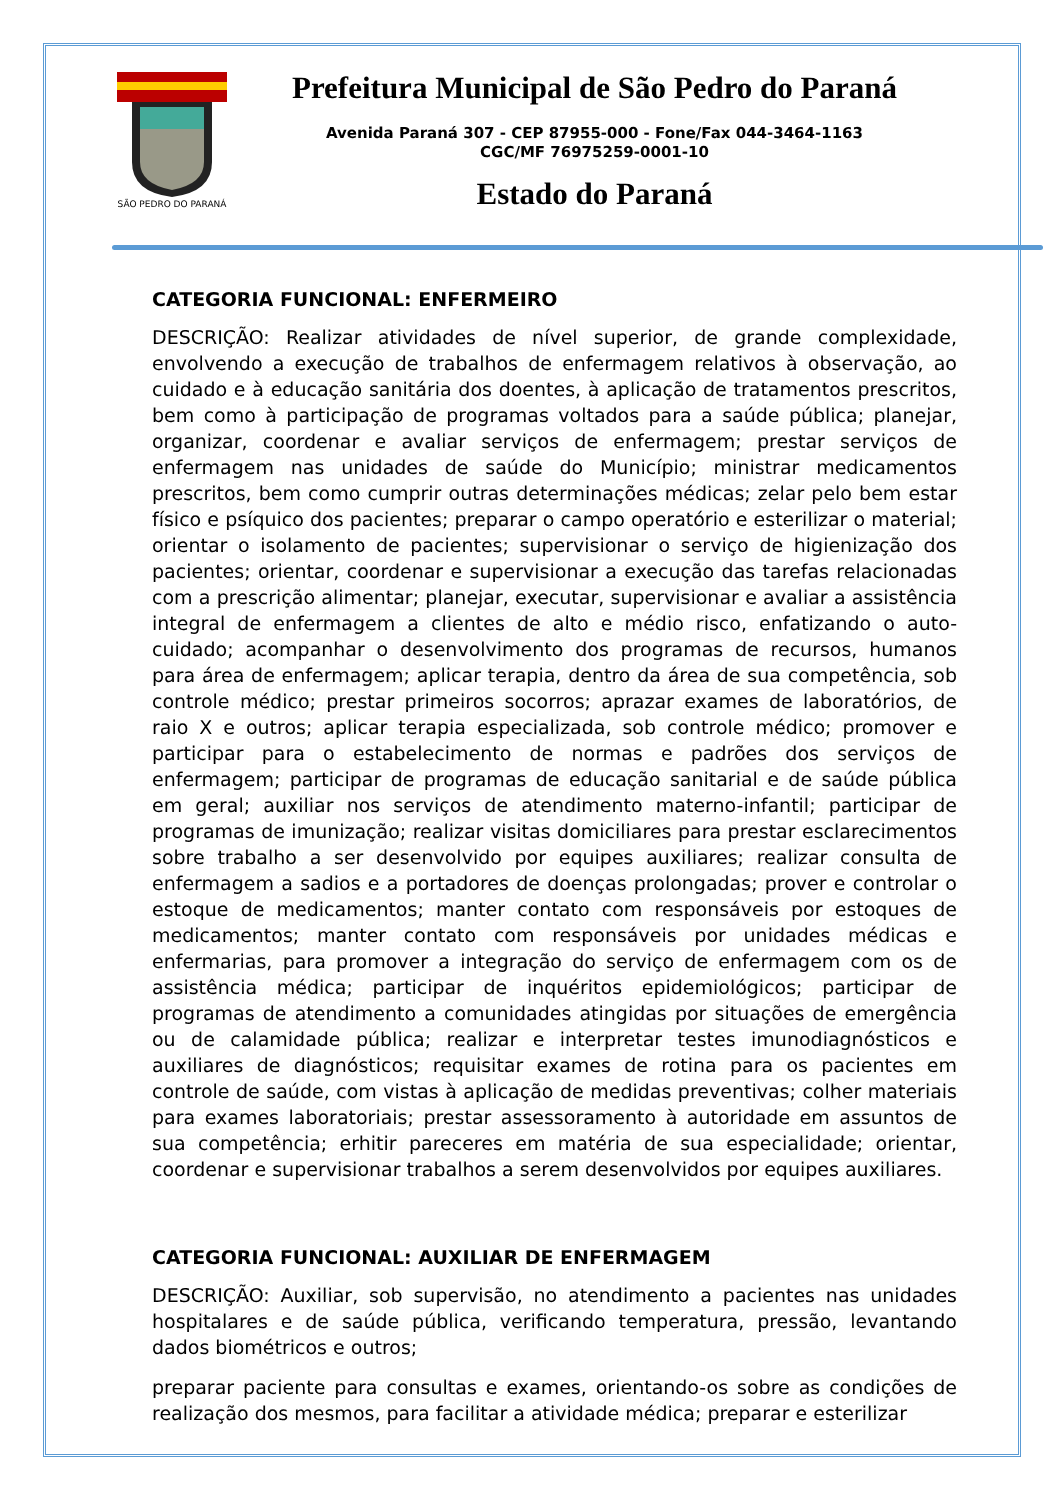SÃO PEDRO DO PARANÁ
Prefeitura Municipal de São Pedro do Paraná
Avenida Paraná 307 - CEP 87955-000 - Fone/Fax 044-3464-1163
CGC/MF 76975259-0001-10
Estado do Paraná
CATEGORIA FUNCIONAL: ENFERMEIRO
DESCRIÇÃO: Realizar atividades de nível superior, de grande complexidade, envolvendo a execução de trabalhos de enfermagem relativos à observação, ao cuidado e à educação sanitária dos doentes, à aplicação de tratamentos prescritos, bem como à participação de programas voltados para a saúde pública; planejar, organizar, coordenar e avaliar serviços de enfermagem; prestar serviços de enfermagem nas unidades de saúde do Município; ministrar medicamentos prescritos, bem como cumprir outras determinações médicas; zelar pelo bem estar físico e psíquico dos pacientes; preparar o campo operatório e esterilizar o material; orientar o isolamento de pacientes; supervisionar o serviço de higienização dos pacientes; orientar, coordenar e supervisionar a execução das tarefas relacionadas com a prescrição alimentar; planejar, executar, supervisionar e avaliar a assistência integral de enfermagem a clientes de alto e médio risco, enfatizando o auto-cuidado; acompanhar o desenvolvimento dos programas de recursos, humanos para área de enfermagem; aplicar terapia, dentro da área de sua competência, sob controle médico; prestar primeiros socorros; aprazar exames de laboratórios, de raio X e outros; aplicar terapia especializada, sob controle médico; promover e participar para o estabelecimento de normas e padrões dos serviços de enfermagem; participar de programas de educação sanitarial e de saúde pública em geral; auxiliar nos serviços de atendimento materno-infantil; participar de programas de imunização; realizar visitas domiciliares para prestar esclarecimentos sobre trabalho a ser desenvolvido por equipes auxiliares; realizar consulta de enfermagem a sadios e a portadores de doenças prolongadas; prover e controlar o estoque de medicamentos; manter contato com responsáveis por estoques de medicamentos; manter contato com responsáveis por unidades médicas e enfermarias, para promover a integração do serviço de enfermagem com os de assistência médica; participar de inquéritos epidemiológicos; participar de programas de atendimento a comunidades atingidas por situações de emergência ou de calamidade pública; realizar e interpretar testes imunodiagnósticos e auxiliares de diagnósticos; requisitar exames de rotina para os pacientes em controle de saúde, com vistas à aplicação de medidas preventivas; colher materiais para exames laboratoriais; prestar assessoramento à autoridade em assuntos de sua competência; erhitir pareceres em matéria de sua especialidade; orientar, coordenar e supervisionar trabalhos a serem desenvolvidos por equipes auxiliares.
CATEGORIA FUNCIONAL: AUXILIAR DE ENFERMAGEM
DESCRIÇÃO: Auxiliar, sob supervisão, no atendimento a pacientes nas unidades hospitalares e de saúde pública, verificando temperatura, pressão, levantando dados biométricos e outros;
preparar paciente para consultas e exames, orientando-os sobre as condições de realização dos mesmos, para facilitar a atividade médica; preparar e esterilizar